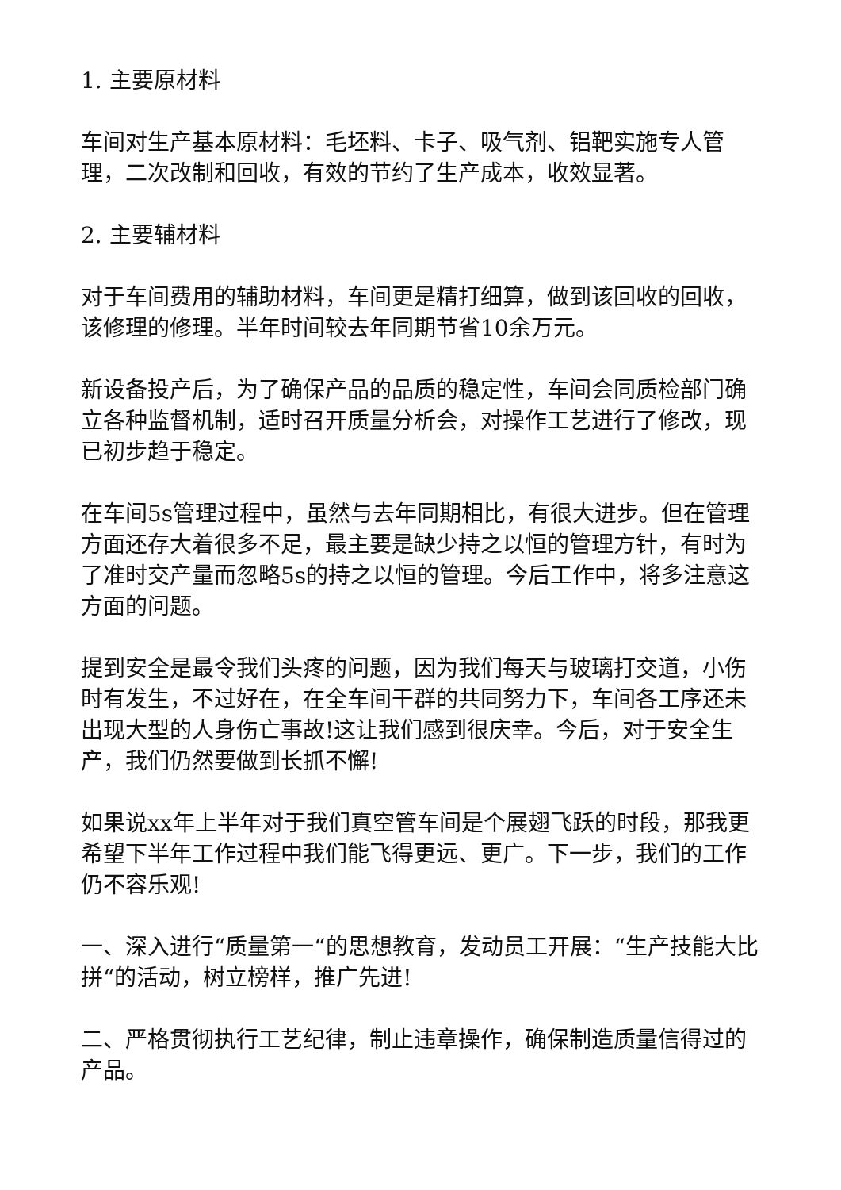1. 主要原材料
车间对生产基本原材料：毛坯料、卡子、吸气剂、铝靶实施专人管理，二次改制和回收，有效的节约了生产成本，收效显著。
2. 主要辅材料
对于车间费用的辅助材料，车间更是精打细算，做到该回收的回收，该修理的修理。半年时间较去年同期节省10余万元。
新设备投产后，为了确保产品的品质的稳定性，车间会同质检部门确立各种监督机制，适时召开质量分析会，对操作工艺进行了修改，现已初步趋于稳定。
在车间5s管理过程中，虽然与去年同期相比，有很大进步。但在管理方面还存大着很多不足，最主要是缺少持之以恒的管理方针，有时为了准时交产量而忽略5s的持之以恒的管理。今后工作中，将多注意这方面的问题。
提到安全是最令我们头疼的问题，因为我们每天与玻璃打交道，小伤时有发生，不过好在，在全车间干群的共同努力下，车间各工序还未出现大型的人身伤亡事故!这让我们感到很庆幸。今后，对于安全生产，我们仍然要做到长抓不懈!
如果说xx年上半年对于我们真空管车间是个展翅飞跃的时段，那我更希望下半年工作过程中我们能飞得更远、更广。下一步，我们的工作仍不容乐观!
一、深入进行“质量第一“的思想教育，发动员工开展：“生产技能大比拼“的活动，树立榜样，推广先进!
二、严格贯彻执行工艺纪律，制止违章操作，确保制造质量信得过的产品。